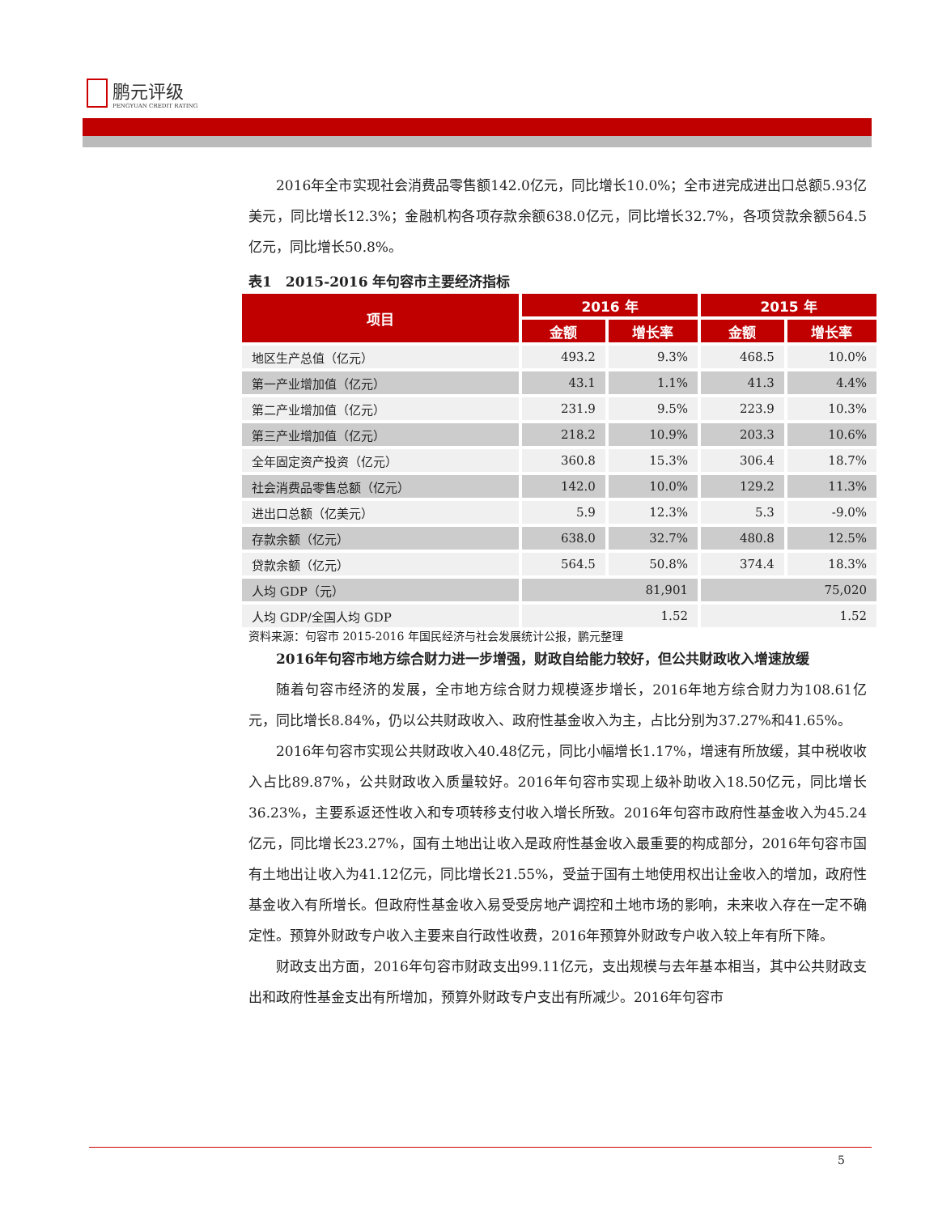鹏元评级
PENGYUAN CREDIT RATING
2016年全市实现社会消费品零售额142.0亿元，同比增长10.0%；全市进完成进出口总额5.93亿美元，同比增长12.3%；金融机构各项存款余额638.0亿元，同比增长32.7%，各项贷款余额564.5亿元，同比增长50.8%。
表1　2015-2016 年句容市主要经济指标
| 项目 | 2016 年 | | 2015 年 | |
| --- | --- | --- | --- | --- |
| | 金额 | 增长率 | 金额 | 增长率 |
| 地区生产总值（亿元） | 493.2 | 9.3% | 468.5 | 10.0% |
| 第一产业增加值（亿元） | 43.1 | 1.1% | 41.3 | 4.4% |
| 第二产业增加值（亿元） | 231.9 | 9.5% | 223.9 | 10.3% |
| 第三产业增加值（亿元） | 218.2 | 10.9% | 203.3 | 10.6% |
| 全年固定资产投资（亿元） | 360.8 | 15.3% | 306.4 | 18.7% |
| 社会消费品零售总额（亿元） | 142.0 | 10.0% | 129.2 | 11.3% |
| 进出口总额（亿美元） | 5.9 | 12.3% | 5.3 | -9.0% |
| 存款余额（亿元） | 638.0 | 32.7% | 480.8 | 12.5% |
| 贷款余额（亿元） | 564.5 | 50.8% | 374.4 | 18.3% |
| 人均 GDP（元） | 81,901 | | 75,020 | |
| 人均 GDP/全国人均 GDP | 1.52 | | 1.52 | |
资料来源：句容市 2015-2016 年国民经济与社会发展统计公报，鹏元整理
2016年句容市地方综合财力进一步增强，财政自给能力较好，但公共财政收入增速放缓
随着句容市经济的发展，全市地方综合财力规模逐步增长，2016年地方综合财力为108.61亿元，同比增长8.84%，仍以公共财政收入、政府性基金收入为主，占比分别为37.27%和41.65%。
2016年句容市实现公共财政收入40.48亿元，同比小幅增长1.17%，增速有所放缓，其中税收收入占比89.87%，公共财政收入质量较好。2016年句容市实现上级补助收入18.50亿元，同比增长36.23%，主要系返还性收入和专项转移支付收入增长所致。2016年句容市政府性基金收入为45.24亿元，同比增长23.27%，国有土地出让收入是政府性基金收入最重要的构成部分，2016年句容市国有土地出让收入为41.12亿元，同比增长21.55%，受益于国有土地使用权出让金收入的增加，政府性基金收入有所增长。但政府性基金收入易受受房地产调控和土地市场的影响，未来收入存在一定不确定性。预算外财政专户收入主要来自行政性收费，2016年预算外财政专户收入较上年有所下降。
财政支出方面，2016年句容市财政支出99.11亿元，支出规模与去年基本相当，其中公共财政支出和政府性基金支出有所增加，预算外财政专户支出有所减少。2016年句容市
5